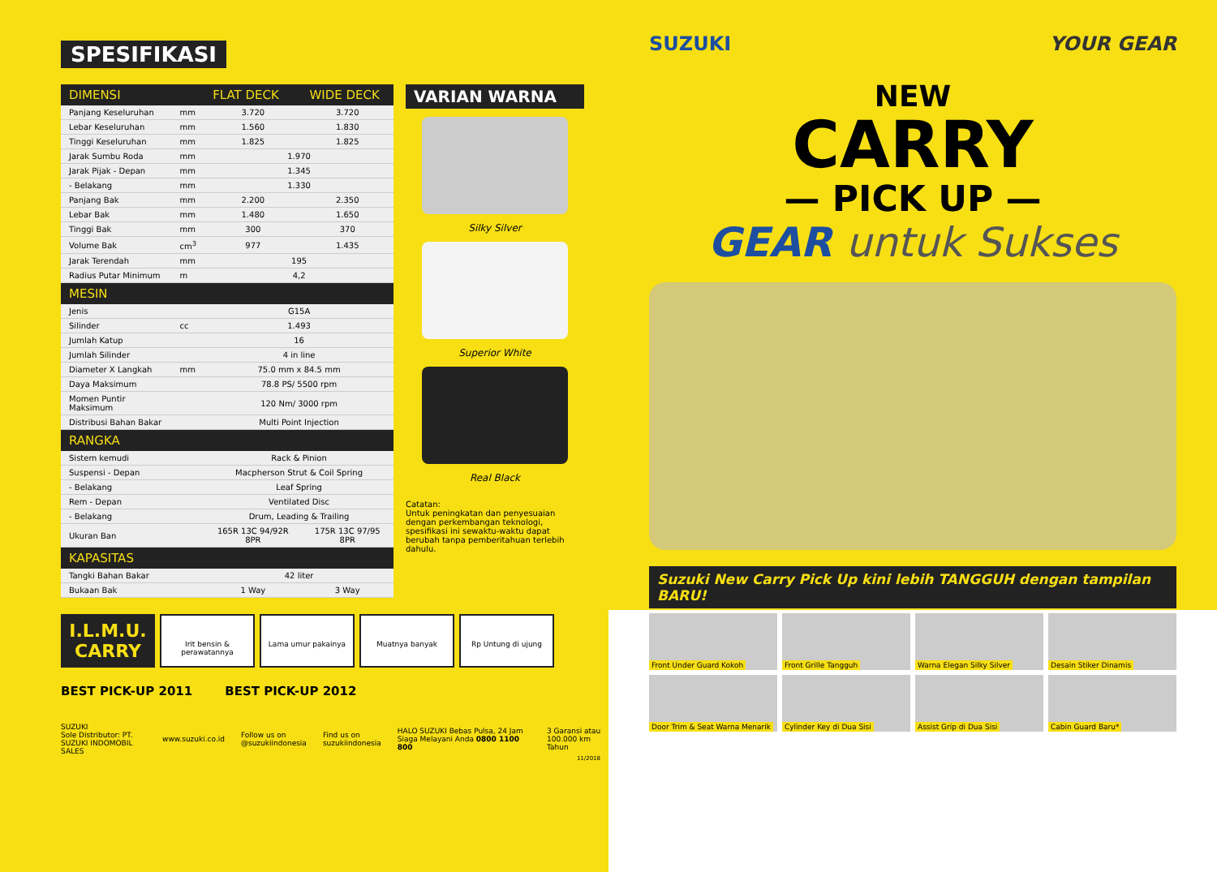SPESIFIKASI
| DIMENSI | | FLAT DECK | WIDE DECK |
| --- | --- | --- | --- |
| Panjang Keseluruhan | mm | 3.720 | 3.720 |
| Lebar Keseluruhan | mm | 1.560 | 1.830 |
| Tinggi Keseluruhan | mm | 1.825 | 1.825 |
| Jarak Sumbu Roda | mm | 1.970 | |
| Jarak Pijak - Depan | mm | 1.345 | |
| - Belakang | mm | 1.330 | |
| Panjang Bak | mm | 2.200 | 2.350 |
| Lebar Bak | mm | 1.480 | 1.650 |
| Tinggi Bak | mm | 300 | 370 |
| Volume Bak | cm<sup>3</sup> | 977 | 1.435 |
| Jarak Terendah | mm | 195 | |
| Radius Putar Minimum | m | 4,2 | |
| MESIN | | | |
| Jenis | | G15A | |
| Silinder | cc | 1.493 | |
| Jumlah Katup | | 16 | |
| Jumlah Silinder | | 4 in line | |
| Diameter X Langkah | mm | 75.0 mm x 84.5 mm | |
| Daya Maksimum | | 78.8 PS/ 5500 rpm | |
| Momen Puntir Maksimum | | 120 Nm/ 3000 rpm | |
| Distribusi Bahan Bakar | | Multi Point Injection | |
| RANGKA | | | |
| Sistem kemudi | | Rack & Pinion | |
| Suspensi - Depan | | Macpherson Strut & Coil Spring | |
| - Belakang | | Leaf Spring | |
| Rem - Depan | | Ventilated Disc | |
| - Belakang | | Drum, Leading & Trailing | |
| Ukuran Ban | | 165R 13C 94/92R 8PR | 175R 13C 97/95 8PR |
| KAPASITAS | | | |
| Tangki Bahan Bakar | | 42 liter | |
| Bukaan Bak | | 1 Way | 3 Way |
VARIAN WARNA
Silky Silver
Superior White
Real Black
Catatan:
Untuk peningkatan dan penyesuaian dengan perkembangan teknologi, spesifikasi ini sewaktu-waktu dapat berubah tanpa pemberitahuan terlebih dahulu.
I.L.M.U. CARRY
Irit bensin & perawatannya
Lama umur pakainya Muatnya banyak Rp Untung di ujung
BEST PICK-UP 2011 BEST PICK-UP 2012
SUZUKI
Sole Distributor: PT. SUZUKI INDOMOBIL SALES www.suzuki.co.id Follow us on @suzukiindonesia Find us on suzukiindonesia HALO SUZUKI Bebas Pulsa, 24 Jam Siaga Melayani Anda 0800 1100 800 3 Garansi atau 100.000 km Tahun
11/2018
SUZUKI YOUR GEAR
NEW
CARRY
— PICK UP —
GEAR untuk Sukses
Suzuki New Carry Pick Up kini lebih TANGGUH dengan tampilan BARU!
Front Under Guard Kokoh
Front Grille Tangguh
Warna Elegan Silky Silver
Desain Stiker Dinamis
Door Trim & Seat Warna Menarik
Cylinder Key di Dua Sisi
Assist Grip di Dua Sisi
Cabin Guard Baru*